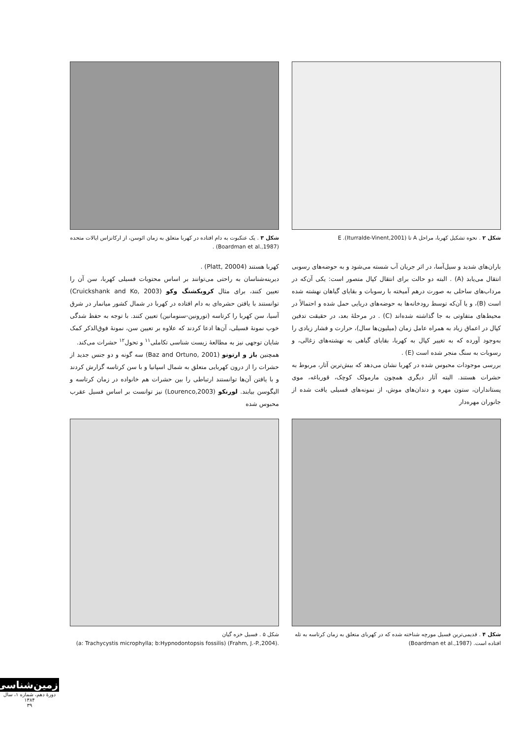شکل ۲ . نحوه تشکیل کهربا، مراحل A تا E .(Iturralde-Vinent,2001)
شکل ۳ . یک عنکبوت به دام افتاده در کهربا متعلق به زمان ائوسن، از ارکانزاس ایالات متحده (Boardman et al.,1987) .
باران‌های شدید و سیل‌آسا، در اثر جریان آب شسته می‌شود و به حوضه‌های رسوبی انتقال می‌یابد (A) . البته دو حالت برای انتقال کپال متصور است: یکی آن‌که در مرداب‌های ساحلی به صورت درهم آمیخته با رسوبات و بقایای گیاهان نهشته شده است (B)، و یا آن‌که توسط رودخانه‌ها به حوضه‌های دریایی حمل شده و احتمالاً در محیط‌های متفاوتی به جا گذاشته شده‌اند (C) . در مرحلهٔ بعد، در حقیقت تدفین کپال در اعماق زیاد به همراه عامل زمان (میلیون‌ها سال)، حرارت و فشار زیادی را به‌وجود آورده که به تغییر کپال به کهربا، بقایای گیاهی به نهشته‌های زغالی، و رسوبات به سنگ منجر شده است (E) .
بررسی موجودات محبوس شده در کهربا نشان می‌دهد که بیش‌ترین آثار، مربوط به حشرات هستند. البته آثار دیگری همچون مارمولک کوچک، قورباغه، موی پستانداران، ستون مهره و دندان‌های موش، از نمونه‌های فسیلی یافت شده از جانوران مهره‌دار
کهربا هستند (Platt, 20004) .
دیرینه‌شناسان به راحتی می‌توانند بر اساس محتویات فسیلی کهربا، سن آن را تعیین کنند، برای مثال کرویکشنگ وکو (Cruickshank and Ko, 2003) توانستند با یافتن حشره‌ای به دام افتاده در کهربا در شمال کشور میانمار در شرق آسیا، سن کهربا را کرتاسه (تورونین-سنومانین) تعیین کنند. با توجه به حفظ شدگی خوب نمونهٔ فسیلی، آن‌ها ادعا کردند که علاوه بر تعیین سن، نمونهٔ فوق‌الذکر کمک شایان توجهی نیز به مطالعهٔ زیست شناسی تکاملی<sup>۱۱</sup> و تحول<sup>۱۲</sup> حشرات می‌کند.
همچنین باز و ارتونو (Baz and Ortuno, 2001) سه گونه و دو جنس جدید از حشرات را از درون کهربایی متعلق به شمال اسپانیا و با سن کرتاسه گزارش کردند و با یافتن آن‌ها توانستند ارتباطی را بین حشرات هم خانواده در زمان کرتاسه و الیگوسن بیابند. لورنکو (Lourenco,2003) نیز توانست بر اساس فسیل عقرب محبوس شده
شکل ۴ . قدیمی‌ترین فسیل مورچه شناخته شده که در کهربای متعلق به زمان کرتاسه به تله افتاده است. (Boardman et al.,1987)
شکل ۵ . فسیل خزه گیان
(a: Trachycystis microphylla; b:Hypnodontopsis fossilis) (Frahm, J.-P.,2004).
زمین‌شناسی
دورهٔ دهم، شماره ۱، سال ۱۳۸۴
۳۹